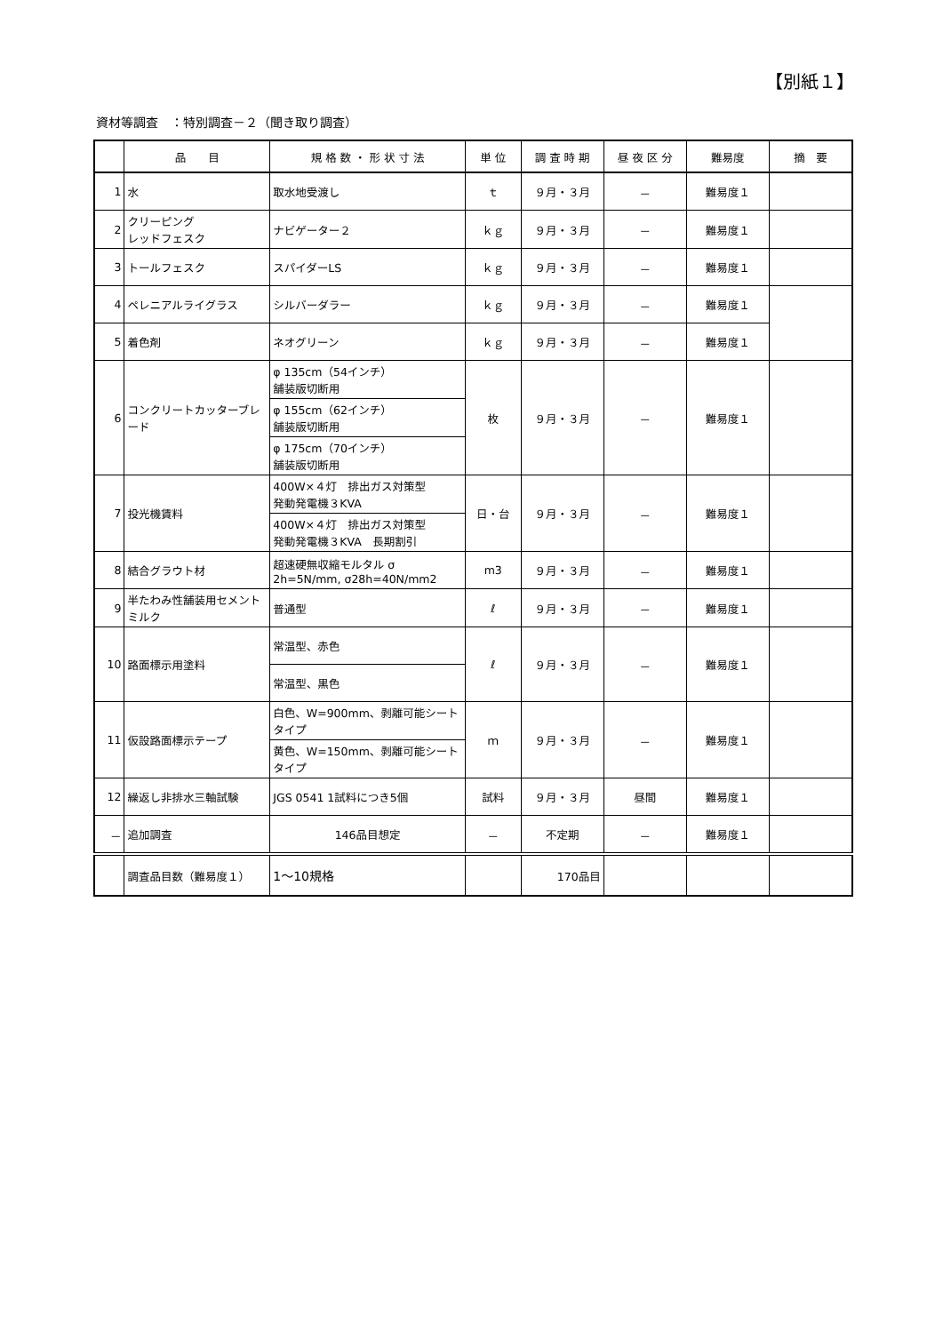【別紙１】
資材等調査　：特別調査－２（聞き取り調査）
| | 品 目 | 規 格 数 ・ 形 状 寸 法 | 単 位 | 調 査 時 期 | 昼 夜 区 分 | 難易度 | 摘 要 |
| --- | --- | --- | --- | --- | --- | --- | --- |
| 1 | 水 | 取水地受渡し | ｔ | ９月・３月 | － | 難易度１ | |
| 2 | クリーピング レッドフェスク | ナビゲーター２ | ｋｇ | ９月・３月 | － | 難易度１ | |
| 3 | トールフェスク | スパイダーLS | ｋｇ | ９月・３月 | － | 難易度１ | |
| 4 | ペレニアルライグラス | シルバーダラー | ｋｇ | ９月・３月 | － | 難易度１ | |
| 5 | 着色剤 | ネオグリーン | ｋｇ | ９月・３月 | － | 難易度１ | |
| 6 | コンクリートカッターブレード | φ 135cm（54インチ） 舗装版切断用 | 枚 | ９月・３月 | － | 難易度１ | |
| | | φ 155cm（62インチ） 舗装版切断用 | | | | | |
| | | φ 175cm（70インチ） 舗装版切断用 | | | | | |
| 7 | 投光機賃料 | 400W×４灯 排出ガス対策型 発動発電機３KVA | 日・台 | ９月・３月 | － | 難易度１ | |
| | | 400W×４灯 排出ガス対策型 発動発電機３KVA 長期割引 | | | | | |
| 8 | 結合グラウト材 | 超速硬無収縮モルタル σ 2h=5N/mm, σ28h=40N/mm2 | m3 | ９月・３月 | － | 難易度１ | |
| 9 | 半たわみ性舗装用セメントミルク | 普通型 | ℓ | ９月・３月 | － | 難易度１ | |
| 10 | 路面標示用塗料 | 常温型、赤色 | ℓ | ９月・３月 | － | 難易度１ | |
| | | 常温型、黒色 | | | | | |
| 11 | 仮設路面標示テープ | 白色、W=900mm、剥離可能シートタイプ | ｍ | ９月・３月 | － | 難易度１ | |
| | | 黄色、W=150mm、剥離可能シートタイプ | | | | | |
| 12 | 繰返し非排水三軸試験 | JGS 0541 1試料につき5個 | 試料 | ９月・３月 | 昼間 | 難易度１ | |
| － | 追加調査 | 146品目想定 | － | 不定期 | － | 難易度１ | |
| | 調査品目数（難易度１） | 1～10規格 | | 170品目 | | | |